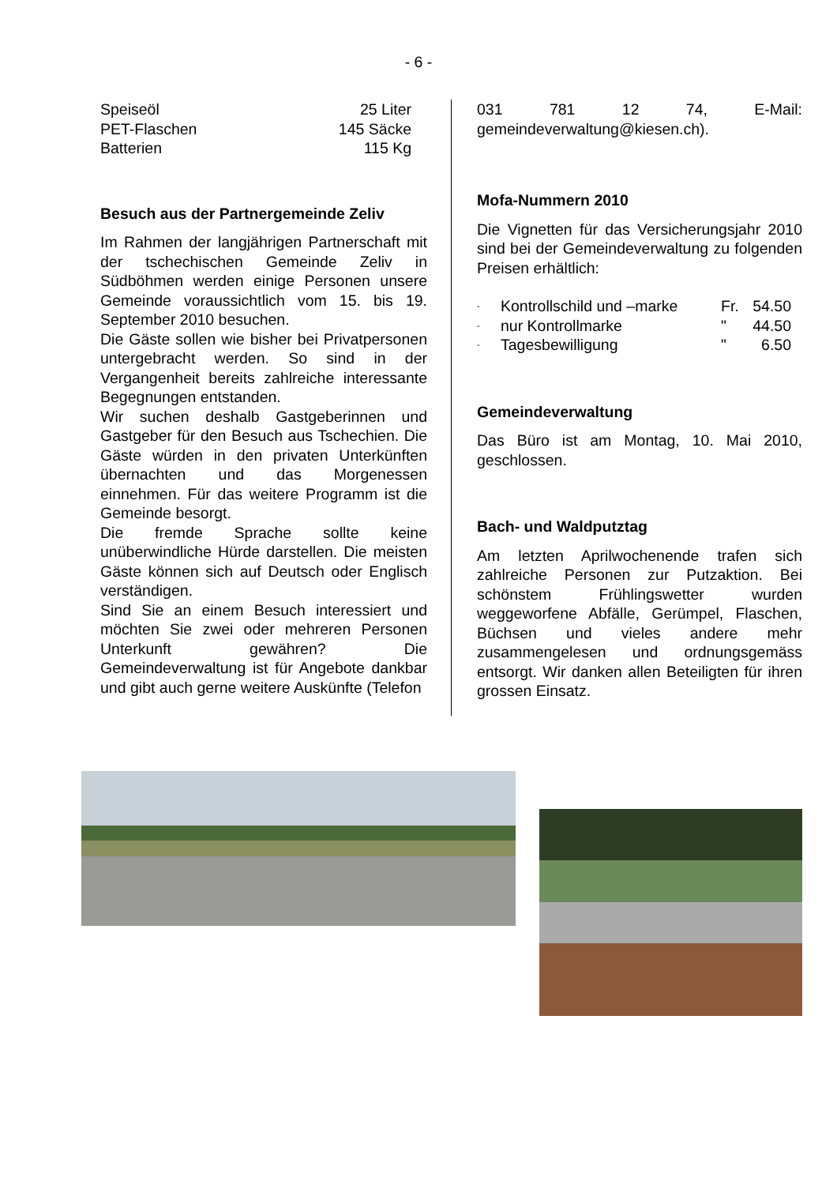- 6 -
| Speiseöl | 25 Liter |
| PET-Flaschen | 145 Säcke |
| Batterien | 115 Kg |
Besuch aus der Partnergemeinde Zeliv
Im Rahmen der langjährigen Partnerschaft mit der tschechischen Gemeinde Zeliv in Südböhmen werden einige Personen unsere Gemeinde voraussichtlich vom 15. bis 19. September 2010 besuchen.
Die Gäste sollen wie bisher bei Privatpersonen untergebracht werden. So sind in der Vergangenheit bereits zahlreiche interessante Begegnungen entstanden.
Wir suchen deshalb Gastgeberinnen und Gastgeber für den Besuch aus Tschechien. Die Gäste würden in den privaten Unterkünften übernachten und das Morgenessen einnehmen. Für das weitere Programm ist die Gemeinde besorgt.
Die fremde Sprache sollte keine unüberwindliche Hürde darstellen. Die meisten Gäste können sich auf Deutsch oder Englisch verständigen.
Sind Sie an einem Besuch interessiert und möchten Sie zwei oder mehreren Personen Unterkunft gewähren? Die Gemeindeverwaltung ist für Angebote dankbar und gibt auch gerne weitere Auskünfte (Telefon
031 781 12 74, E-Mail: gemeindeverwaltung@kiesen.ch).
Mofa-Nummern 2010
Die Vignetten für das Versicherungsjahr 2010 sind bei der Gemeindeverwaltung zu folgenden Preisen erhältlich:
| - | Kontrollschild und –marke | Fr. | 54.50 |
| - | nur Kontrollmarke | " | 44.50 |
| - | Tagesbewilligung | " | 6.50 |
Gemeindeverwaltung
Das Büro ist am Montag, 10. Mai 2010, geschlossen.
Bach- und Waldputztag
Am letzten Aprilwochenende trafen sich zahlreiche Personen zur Putzaktion. Bei schönstem Frühlingswetter wurden weggeworfene Abfälle, Gerümpel, Flaschen, Büchsen und vieles andere mehr zusammengelesen und ordnungsgemäss entsorgt. Wir danken allen Beteiligten für ihren grossen Einsatz.